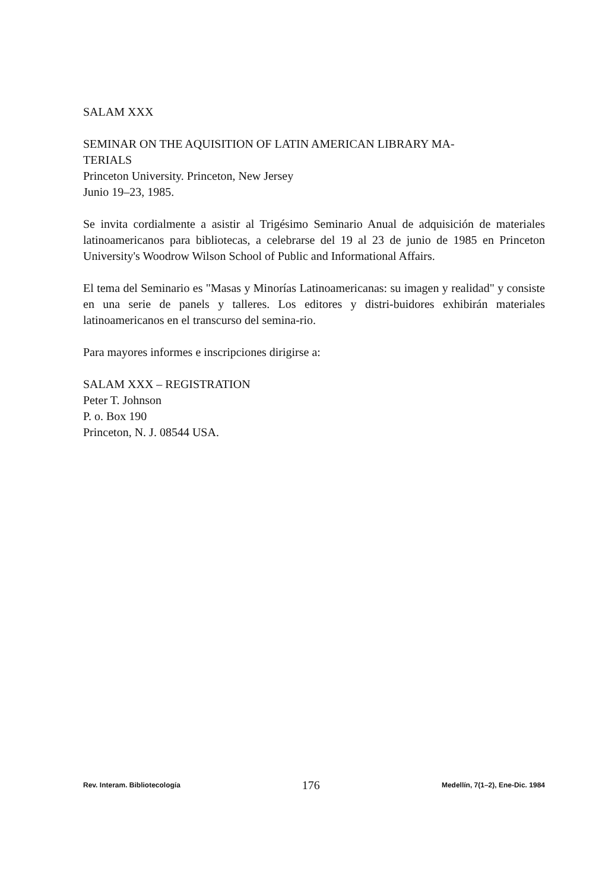SALAM XXX
SEMINAR ON THE AQUISITION OF LATIN AMERICAN LIBRARY MA-
TERIALS
Princeton University. Princeton, New Jersey
Junio 19–23, 1985.
Se invita cordialmente a asistir al Trigésimo Seminario Anual de adquisición de materiales latinoamericanos para bibliotecas, a celebrarse del 19 al 23 de junio de 1985 en Princeton University's Woodrow Wilson School of Public and Informational Affairs.
El tema del Seminario es "Masas y Minorías Latinoamericanas: su imagen y realidad" y consiste en una serie de panels y talleres. Los editores y distri-buidores exhibirán materiales latinoamericanos en el transcurso del semina-rio.
Para mayores informes e inscripciones dirigirse a:
SALAM XXX – REGISTRATION
Peter T. Johnson
P. o. Box 190
Princeton, N. J. 08544 USA.
Rev. Interam. Bibliotecología 176 Medellín, 7(1–2), Ene-Dic. 1984